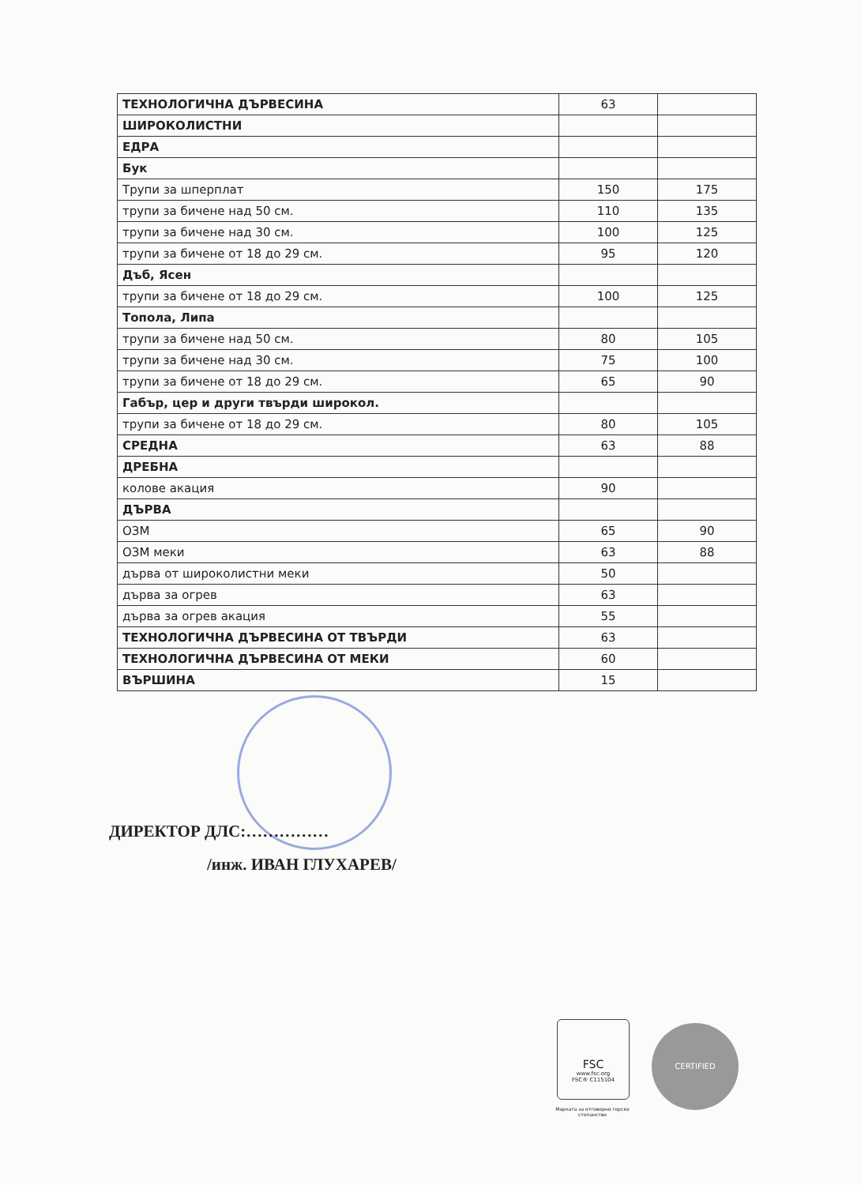| ТЕХНОЛОГИЧНА ДЪРВЕСИНА | 63 | |
| ШИРОКОЛИСТНИ | | |
| ЕДРА | | |
| Бук | | |
| Трупи за шперплат | 150 | 175 |
| трупи за бичене над 50 см. | 110 | 135 |
| трупи за бичене над 30 см. | 100 | 125 |
| трупи за бичене от 18 до 29 см. | 95 | 120 |
| Дъб, Ясен | | |
| трупи за бичене от 18 до 29 см. | 100 | 125 |
| Топола, Липа | | |
| трупи за бичене над 50 см. | 80 | 105 |
| трупи за бичене над 30 см. | 75 | 100 |
| трупи за бичене от 18 до 29 см. | 65 | 90 |
| Габър, цер и други твърди широкол. | | |
| трупи за бичене от 18 до 29 см. | 80 | 105 |
| СРЕДНА | 63 | 88 |
| ДРЕБНА | | |
| колове акация | 90 | |
| ДЪРВА | | |
| ОЗМ | 65 | 90 |
| ОЗМ меки | 63 | 88 |
| дърва от широколистни меки | 50 | |
| дърва за огрев | 63 | |
| дърва за огрев акация | 55 | |
| ТЕХНОЛОГИЧНА ДЪРВЕСИНА ОТ ТВЪРДИ | 63 | |
| ТЕХНОЛОГИЧНА ДЪРВЕСИНА ОТ МЕКИ | 60 | |
| ВЪРШИНА | 15 | |
ДИРЕКТОР ДЛС:……………
/инж. ИВАН ГЛУХАРЕВ/
FSC
www.fsc.org
FSC® C115104
Марката за отговорно горско стопанство
CERTIFIED